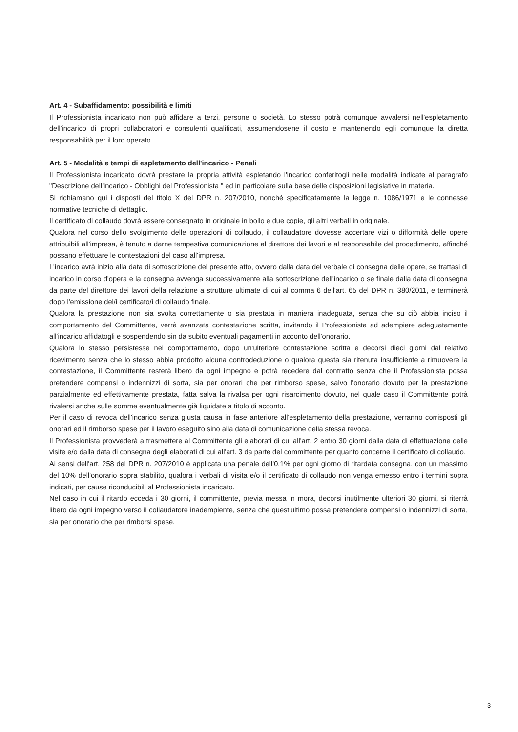Art. 4 - Subaffidamento: possibilità e limiti
Il Professionista incaricato non può affidare a terzi, persone o società. Lo stesso potrà comunque avvalersi nell'espletamento dell'incarico di propri collaboratori e consulenti qualificati, assumendosene il costo e mantenendo egli comunque la diretta responsabilità per il loro operato.
Art. 5 - Modalità e tempi di espletamento dell'incarico - Penali
Il Professionista incaricato dovrà prestare la propria attività espletando l'incarico conferitogli nelle modalità indicate al paragrafo "Descrizione dell'incarico - Obblighi del Professionista " ed in particolare sulla base delle disposizioni legislative in materia.
Si richiamano qui i disposti del titolo X del DPR n. 207/2010, nonché specificatamente la legge n. 1086/1971 e le connesse normative tecniche di dettaglio.
Il certificato di collaudo dovrà essere consegnato in originale in bollo e due copie, gli altri verbali in originale.
Qualora nel corso dello svolgimento delle operazioni di collaudo, il collaudatore dovesse accertare vizi o difformità delle opere attribuibili all'impresa, è tenuto a darne tempestiva comunicazione al direttore dei lavori e al responsabile del procedimento, affinché possano effettuare le contestazioni del caso all'impresa.
L'incarico avrà inizio alla data di sottoscrizione del presente atto, ovvero dalla data del verbale di consegna delle opere, se trattasi di incarico in corso d'opera e la consegna avvenga successivamente alla sottoscrizione dell'incarico o se finale dalla data di consegna da parte del direttore dei lavori della relazione a strutture ultimate di cui al comma 6 dell'art. 65 del DPR n. 380/2011, e terminerà dopo l'emissione del/i certificato/i di collaudo finale.
Qualora la prestazione non sia svolta correttamente o sia prestata in maniera inadeguata, senza che su ciò abbia inciso il comportamento del Committente, verrà avanzata contestazione scritta, invitando il Professionista ad adempiere adeguatamente all'incarico affidatogli e sospendendo sin da subito eventuali pagamenti in acconto dell'onorario.
Qualora lo stesso persistesse nel comportamento, dopo un'ulteriore contestazione scritta e decorsi dieci giorni dal relativo ricevimento senza che lo stesso abbia prodotto alcuna controdeduzione o qualora questa sia ritenuta insufficiente a rimuovere la contestazione, il Committente resterà libero da ogni impegno e potrà recedere dal contratto senza che il Professionista possa pretendere compensi o indennizzi di sorta, sia per onorari che per rimborso spese, salvo l'onorario dovuto per la prestazione parzialmente ed effettivamente prestata, fatta salva la rivalsa per ogni risarcimento dovuto, nel quale caso il Committente potrà rivalersi anche sulle somme eventualmente già liquidate a titolo di acconto.
Per il caso di revoca dell'incarico senza giusta causa in fase anteriore all'espletamento della prestazione, verranno corrisposti gli onorari ed il rimborso spese per il lavoro eseguito sino alla data di comunicazione della stessa revoca.
Il Professionista provvederà a trasmettere al Committente gli elaborati di cui all'art. 2 entro 30 giorni dalla data di effettuazione delle visite e/o dalla data di consegna degli elaborati di cui all'art. 3 da parte del committente per quanto concerne il certificato di collaudo.
Ai sensi dell'art. 258 del DPR n. 207/2010 è applicata una penale dell'0,1% per ogni giorno di ritardata consegna, con un massimo del 10% dell'onorario sopra stabilito, qualora i verbali di visita e/o il certificato di collaudo non venga emesso entro i termini sopra indicati, per cause riconducibili al Professionista incaricato.
Nel caso in cui il ritardo ecceda i 30 giorni, il committente, previa messa in mora, decorsi inutilmente ulteriori 30 giorni, si riterrà libero da ogni impegno verso il collaudatore inadempiente, senza che quest'ultimo possa pretendere compensi o indennizzi di sorta, sia per onorario che per rimborsi spese.
3